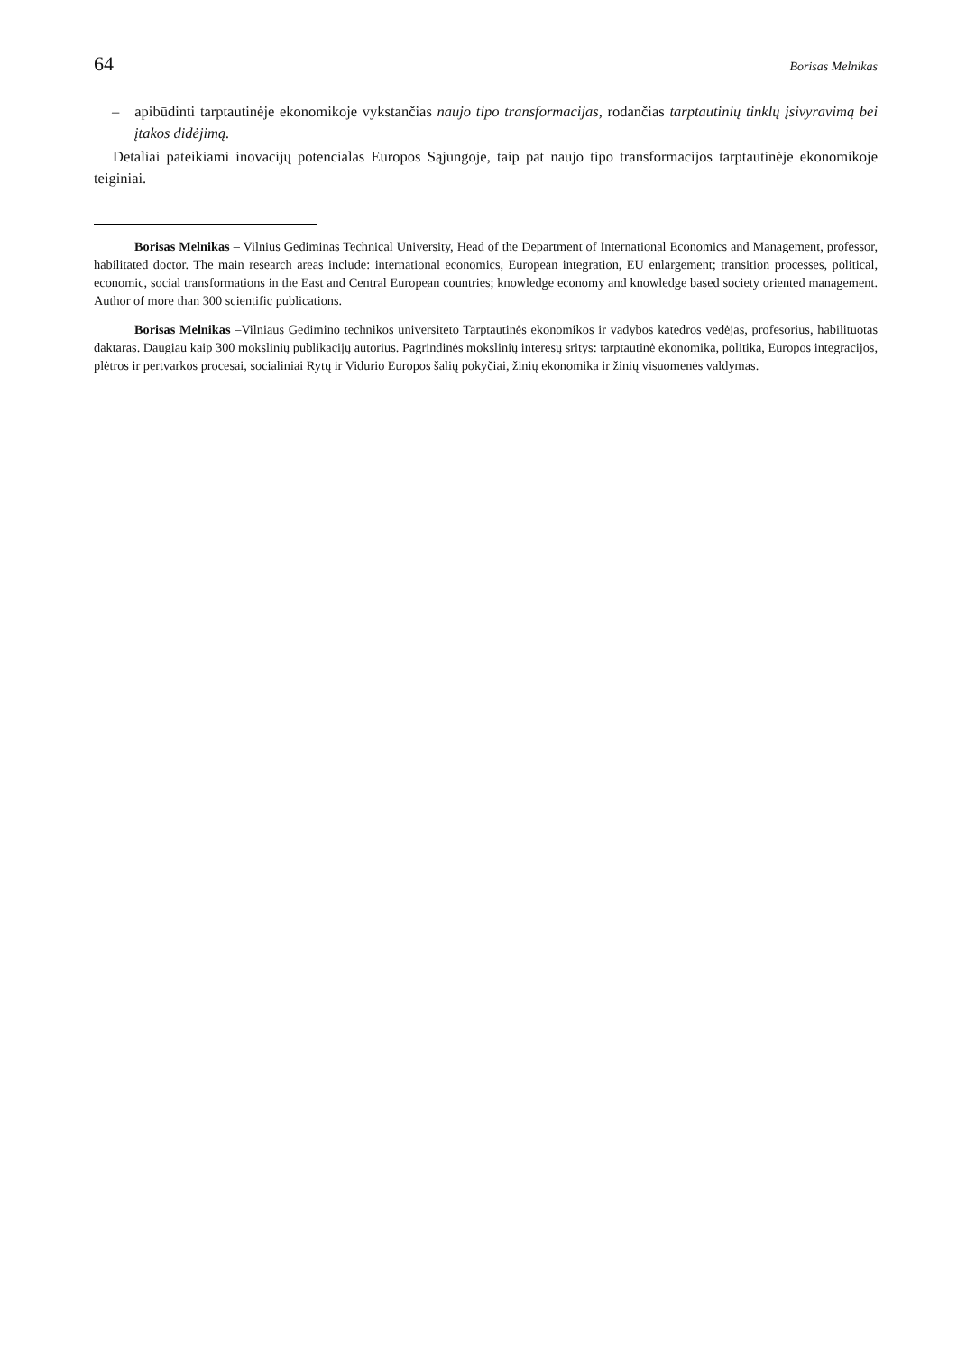64 Borisas Melnikas
– apibūdinti tarptautinėje ekonomikoje vykstančias naujo tipo transformacijas, rodančias tarptautinių tinklų įsivyravimą bei įtakos didėjimą.
Detaliai pateikiami inovacijų potencialas Europos Sąjungoje, taip pat naujo tipo transformacijos tarptautinėje ekonomikoje teiginiai.
Borisas Melnikas – Vilnius Gediminas Technical University, Head of the Department of International Economics and Management, professor, habilitated doctor. The main research areas include: international economics, European integration, EU enlargement; transition processes, political, economic, social transformations in the East and Central European countries; knowledge economy and knowledge based society oriented management. Author of more than 300 scientific publications.
Borisas Melnikas –Vilniaus Gedimino technikos universiteto Tarptautinės ekonomikos ir vadybos katedros vedėjas, profesorius, habilituotas daktaras. Daugiau kaip 300 mokslinių publikacijų autorius. Pagrindinės mokslinių interesų sritys: tarptautinė ekonomika, politika, Europos integracijos, plėtros ir pertvarkos procesai, socialiniai Rytų ir Vidurio Europos šalių pokyčiai, žinių ekonomika ir žinių visuomenės valdymas.